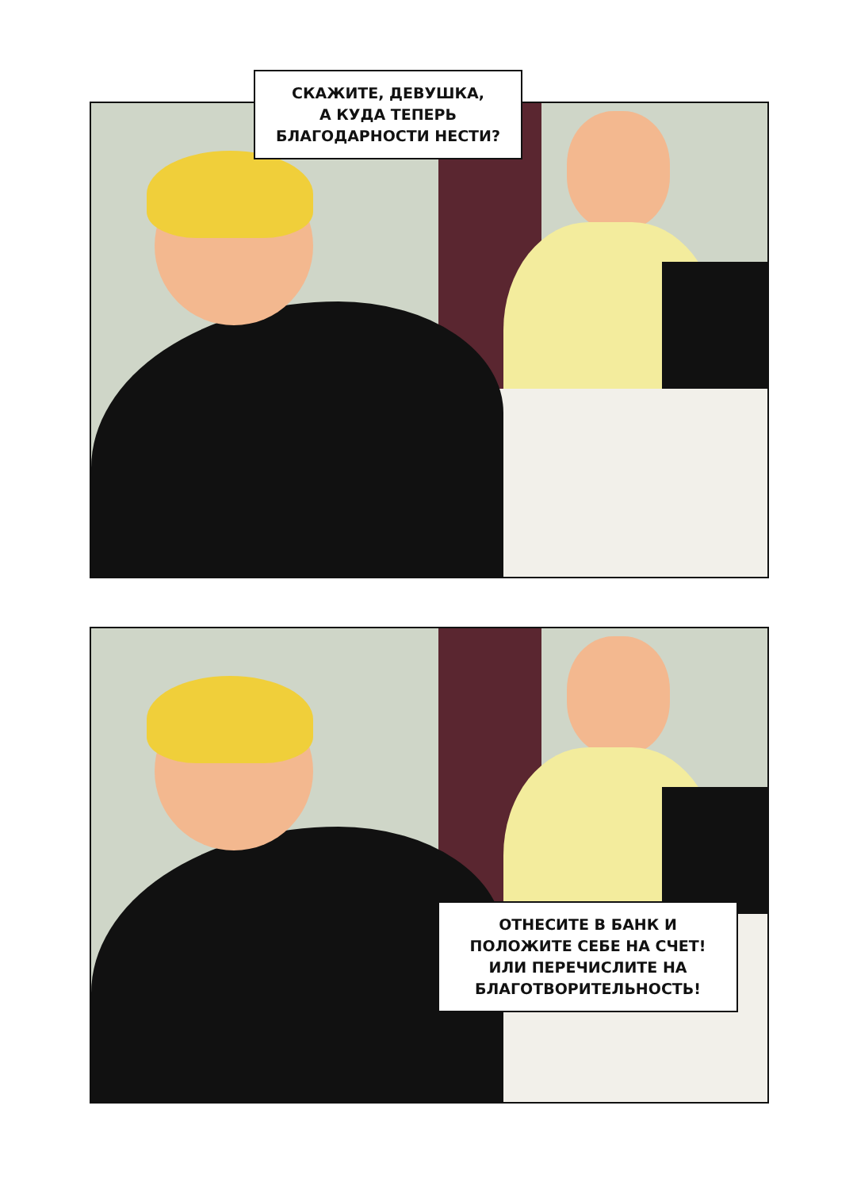СКАЖИТЕ, ДЕВУШКА,
А КУДА ТЕПЕРЬ
БЛАГОДАРНОСТИ НЕСТИ?
ОТНЕСИТЕ В БАНК И
ПОЛОЖИТЕ СЕБЕ НА СЧЕТ!
ИЛИ ПЕРЕЧИСЛИТЕ НА
БЛАГОТВОРИТЕЛЬНОСТЬ!